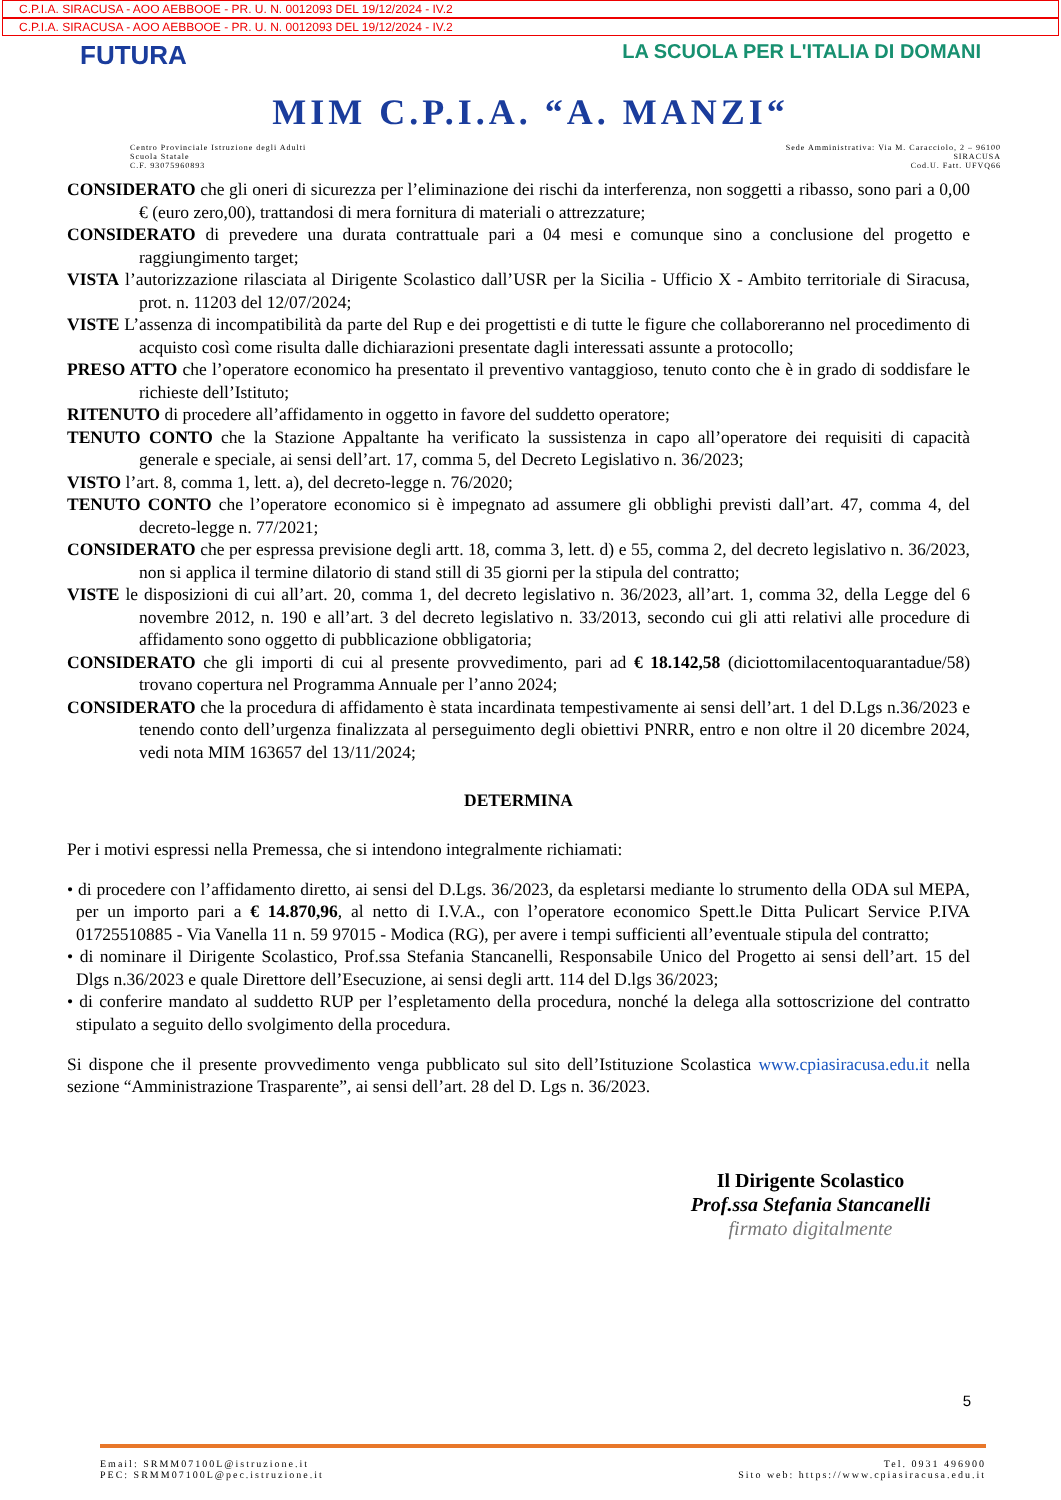C.P.I.A. SIRACUSA - AOO AEBBOOE - PR. U. N. 0012093 DEL 19/12/2024 - IV.2
C.P.I.A. SIRACUSA - AOO AEBBOOE - PR. U. N. 0012093 DEL 19/12/2024 - IV.2
FUTURA LA SCUOLA PER L'ITALIA DI DOMANI
MIM C.P.I.A. “A. MANZI“
Centro Provinciale Istruzione degli Adulti
Scuola Statale
C.F. 93075960893
Sede Amministrativa: Via M. Caracciolo, 2 – 96100
SIRACUSA
Cod.U. Fatt. UFVQ66
CONSIDERATO che gli oneri di sicurezza per l’eliminazione dei rischi da interferenza, non soggetti a ribasso, sono pari a 0,00 € (euro zero,00), trattandosi di mera fornitura di materiali o attrezzature;
CONSIDERATO di prevedere una durata contrattuale pari a 04 mesi e comunque sino a conclusione del progetto e raggiungimento target;
VISTA l’autorizzazione rilasciata al Dirigente Scolastico dall’USR per la Sicilia - Ufficio X - Ambito territoriale di Siracusa, prot. n. 11203 del 12/07/2024;
VISTE L’assenza di incompatibilità da parte del Rup e dei progettisti e di tutte le figure che collaboreranno nel procedimento di acquisto così come risulta dalle dichiarazioni presentate dagli interessati assunte a protocollo;
PRESO ATTO che l’operatore economico ha presentato il preventivo vantaggioso, tenuto conto che è in grado di soddisfare le richieste dell’Istituto;
RITENUTO di procedere all’affidamento in oggetto in favore del suddetto operatore;
TENUTO CONTO che la Stazione Appaltante ha verificato la sussistenza in capo all’operatore dei requisiti di capacità generale e speciale, ai sensi dell’art. 17, comma 5, del Decreto Legislativo n. 36/2023;
VISTO l’art. 8, comma 1, lett. a), del decreto-legge n. 76/2020;
TENUTO CONTO che l’operatore economico si è impegnato ad assumere gli obblighi previsti dall’art. 47, comma 4, del decreto-legge n. 77/2021;
CONSIDERATO che per espressa previsione degli artt. 18, comma 3, lett. d) e 55, comma 2, del decreto legislativo n. 36/2023, non si applica il termine dilatorio di stand still di 35 giorni per la stipula del contratto;
VISTE le disposizioni di cui all’art. 20, comma 1, del decreto legislativo n. 36/2023, all’art. 1, comma 32, della Legge del 6 novembre 2012, n. 190 e all’art. 3 del decreto legislativo n. 33/2013, secondo cui gli atti relativi alle procedure di affidamento sono oggetto di pubblicazione obbligatoria;
CONSIDERATO che gli importi di cui al presente provvedimento, pari ad € 18.142,58 (diciottomilacentoquarantadue/58) trovano copertura nel Programma Annuale per l’anno 2024;
CONSIDERATO che la procedura di affidamento è stata incardinata tempestivamente ai sensi dell’art. 1 del D.Lgs n.36/2023 e tenendo conto dell’urgenza finalizzata al perseguimento degli obiettivi PNRR, entro e non oltre il 20 dicembre 2024, vedi nota MIM 163657 del 13/11/2024;
DETERMINA
Per i motivi espressi nella Premessa, che si intendono integralmente richiamati:
• di procedere con l’affidamento diretto, ai sensi del D.Lgs. 36/2023, da espletarsi mediante lo strumento della ODA sul MEPA, per un importo pari a € 14.870,96, al netto di I.V.A., con l’operatore economico Spett.le Ditta Pulicart Service P.IVA 01725510885 - Via Vanella 11 n. 59 97015 - Modica (RG), per avere i tempi sufficienti all’eventuale stipula del contratto;
• di nominare il Dirigente Scolastico, Prof.ssa Stefania Stancanelli, Responsabile Unico del Progetto ai sensi dell’art. 15 del Dlgs n.36/2023 e quale Direttore dell’Esecuzione, ai sensi degli artt. 114 del D.lgs 36/2023;
• di conferire mandato al suddetto RUP per l’espletamento della procedura, nonché la delega alla sottoscrizione del contratto stipulato a seguito dello svolgimento della procedura.
Si dispone che il presente provvedimento venga pubblicato sul sito dell’Istituzione Scolastica www.cpiasiracusa.edu.it nella sezione “Amministrazione Trasparente”, ai sensi dell’art. 28 del D. Lgs n. 36/2023.
Il Dirigente Scolastico
Prof.ssa Stefania Stancanelli
firmato digitalmente
5
Email: SRMM07100L@istruzione.it
PEC: SRMM07100L@pec.istruzione.it
Tel. 0931 496900
Sito web: https://www.cpiasiracusa.edu.it